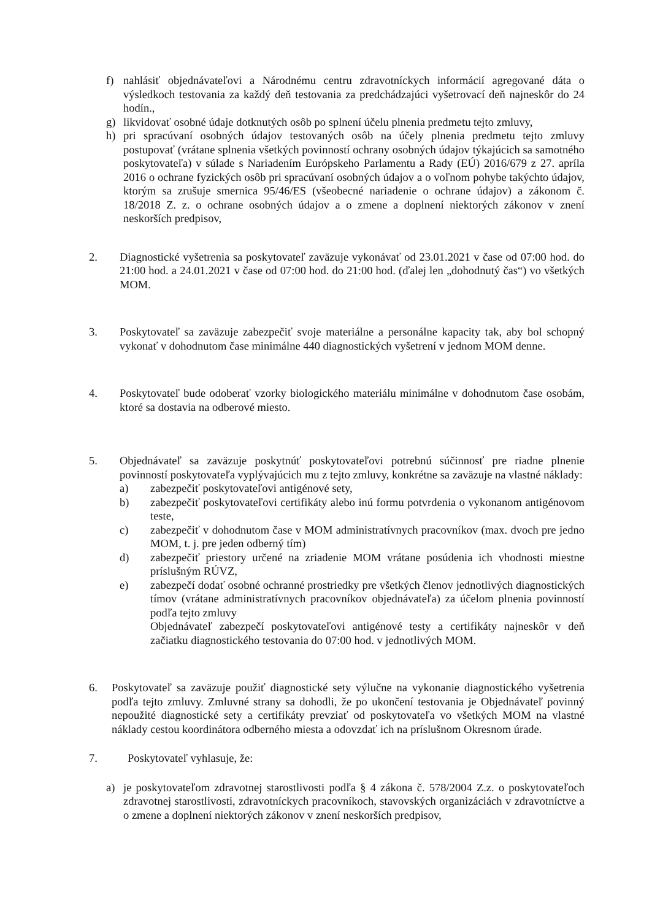f) nahlásiť objednávateľovi a Národnému centru zdravotníckych informácií agregované dáta o výsledkoch testovania za každý deň testovania za predchádzajúci vyšetrovací deň najneskôr do 24 hodín.,
g) likvidovať osobné údaje dotknutých osôb po splnení účelu plnenia predmetu tejto zmluvy,
h) pri spracúvaní osobných údajov testovaných osôb na účely plnenia predmetu tejto zmluvy postupovať (vrátane splnenia všetkých povinností ochrany osobných údajov týkajúcich sa samotného poskytovateľa) v súlade s Nariadením Európskeho Parlamentu a Rady (EÚ) 2016/679 z 27. apríla 2016 o ochrane fyzických osôb pri spracúvaní osobných údajov a o voľnom pohybe takýchto údajov, ktorým sa zrušuje smernica 95/46/ES (všeobecné nariadenie o ochrane údajov) a zákonom č. 18/2018 Z. z. o ochrane osobných údajov a o zmene a doplnení niektorých zákonov v znení neskorších predpisov,
2. Diagnostické vyšetrenia sa poskytovateľ zaväzuje vykonávať od 23.01.2021 v čase od 07:00 hod. do 21:00 hod. a 24.01.2021 v čase od 07:00 hod. do 21:00 hod. (ďalej len „dohodnutý čas“) vo všetkých MOM.
3. Poskytovateľ sa zaväzuje zabezpečiť svoje materiálne a personálne kapacity tak, aby bol schopný vykonať v dohodnutom čase minimálne 440 diagnostických vyšetrení v jednom MOM denne.
4. Poskytovateľ bude odoberať vzorky biologického materiálu minimálne v dohodnutom čase osobám, ktoré sa dostavia na odberové miesto.
5. Objednávateľ sa zaväzuje poskytnúť poskytovateľovi potrebnú súčinnosť pre riadne plnenie povinností poskytovateľa vyplývajúcich mu z tejto zmluvy, konkrétne sa zaväzuje na vlastné náklady:
a) zabezpečiť poskytovateľovi antigénové sety,
b) zabezpečiť poskytovateľovi certifikáty alebo inú formu potvrdenia o vykonanom antigénovom teste,
c) zabezpečiť v dohodnutom čase v MOM administratívnych pracovníkov (max. dvoch pre jedno MOM, t. j. pre jeden odberný tím)
d) zabezpečiť priestory určené na zriadenie MOM vrátane posúdenia ich vhodnosti miestne príslušným RÚVZ,
e) zabezpečí dodať osobné ochranné prostriedky pre všetkých členov jednotlivých diagnostických tímov (vrátane administratívnych pracovníkov objednávateľa) za účelom plnenia povinností podľa tejto zmluvy
Objednávateľ zabezpečí poskytovateľovi antigénové testy a certifikáty najneskôr v deň začiatku diagnostického testovania do 07:00 hod. v jednotlivých MOM.
6. Poskytovateľ sa zaväzuje použiť diagnostické sety výlučne na vykonanie diagnostického vyšetrenia podľa tejto zmluvy. Zmluvné strany sa dohodli, že po ukončení testovania je Objednávateľ povinný nepoužité diagnostické sety a certifikáty prevziať od poskytovateľa vo všetkých MOM na vlastné náklady cestou koordinátora odberného miesta a odovzdať ich na príslušnom Okresnom úrade.
7. Poskytovateľ vyhlasuje, že:
a) je poskytovateľom zdravotnej starostlivosti podľa § 4 zákona č. 578/2004 Z.z. o poskytovateľoch zdravotnej starostlivosti, zdravotníckych pracovníkoch, stavovských organizáciách v zdravotníctve a o zmene a doplnení niektorých zákonov v znení neskorších predpisov,